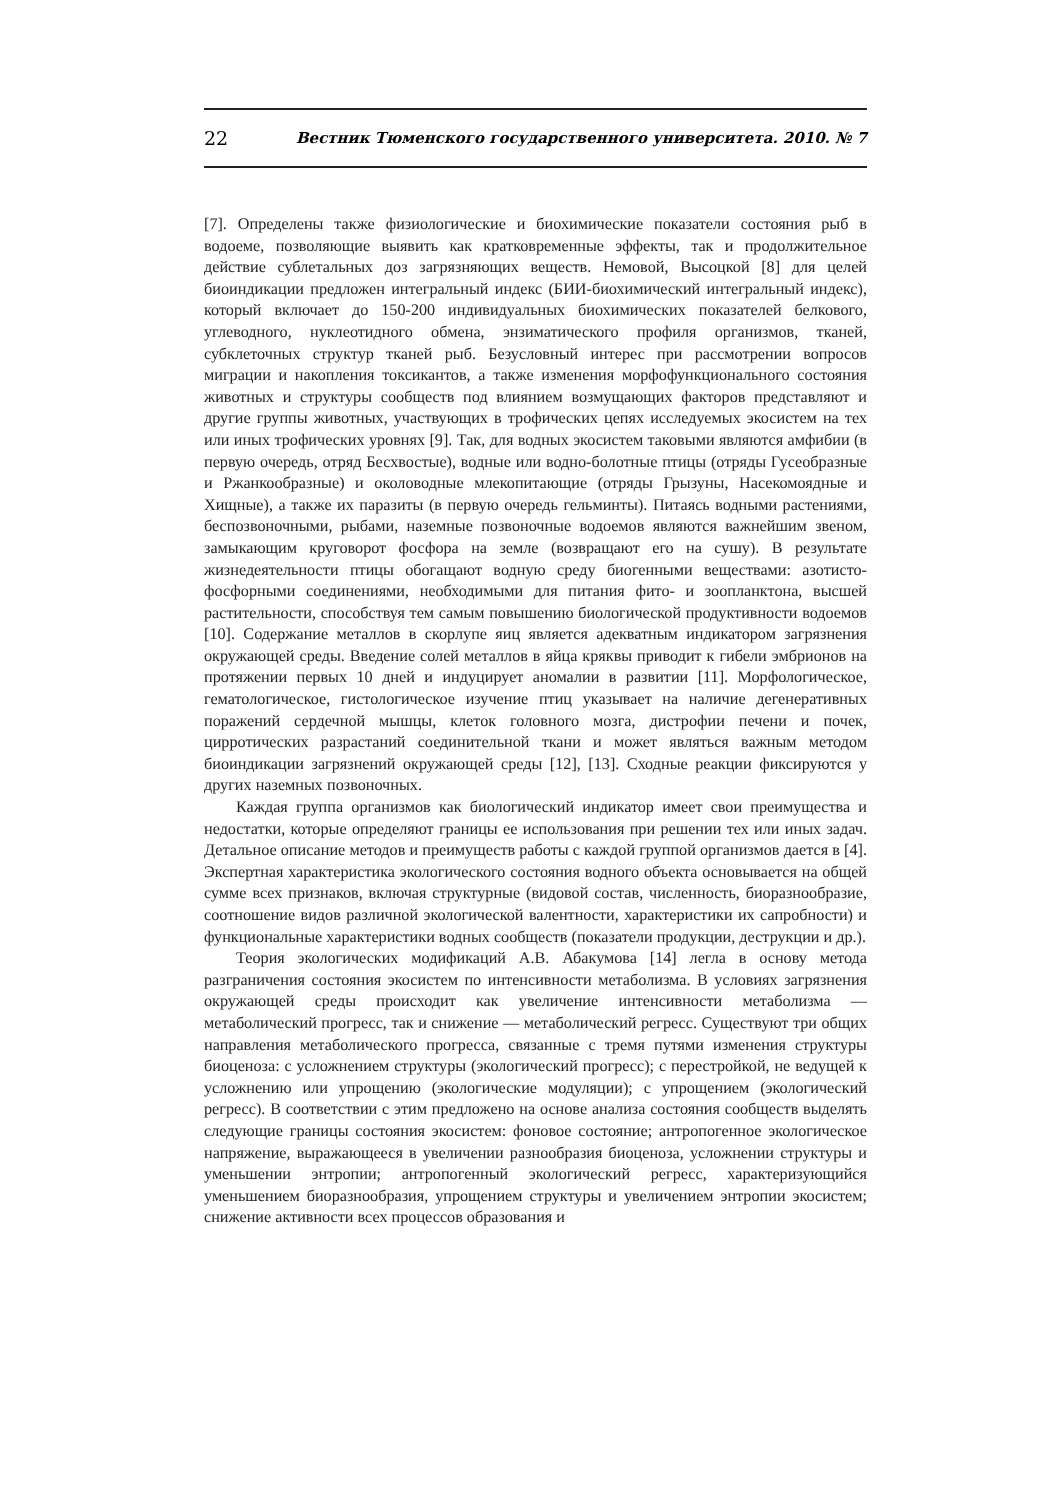22 Вестник Тюменского государственного университета. 2010. № 7
[7]. Определены также физиологические и биохимические показатели состояния рыб в водоеме, позволяющие выявить как кратковременные эффекты, так и продолжительное действие сублетальных доз загрязняющих веществ. Немовой, Высоцкой [8] для целей биоиндикации предложен интегральный индекс (БИИ-биохимический интегральный индекс), который включает до 150-200 индивидуальных биохимических показателей белкового, углеводного, нуклеотидного обмена, энзиматического профиля организмов, тканей, субклеточных структур тканей рыб. Безусловный интерес при рассмотрении вопросов миграции и накопления токсикантов, а также изменения морфофункционального состояния животных и структуры сообществ под влиянием возмущающих факторов представляют и другие группы животных, участвующих в трофических цепях исследуемых экосистем на тех или иных трофических уровнях [9]. Так, для водных экосистем таковыми являются амфибии (в первую очередь, отряд Бесхвостые), водные или водно-болотные птицы (отряды Гусеобразные и Ржанкообразные) и околоводные млекопитающие (отряды Грызуны, Насекомоядные и Хищные), а также их паразиты (в первую очередь гельминты). Питаясь водными растениями, беспозвоночными, рыбами, наземные позвоночные водоемов являются важнейшим звеном, замыкающим круговорот фосфора на земле (возвращают его на сушу). В результате жизнедеятельности птицы обогащают водную среду биогенными веществами: азотисто-фосфорными соединениями, необходимыми для питания фито- и зоопланктона, высшей растительности, способствуя тем самым повышению биологической продуктивности водоемов [10]. Содержание металлов в скорлупе яиц является адекватным индикатором загрязнения окружающей среды. Введение солей металлов в яйца кряквы приводит к гибели эмбрионов на протяжении первых 10 дней и индуцирует аномалии в развитии [11]. Морфологическое, гематологическое, гистологическое изучение птиц указывает на наличие дегенеративных поражений сердечной мышцы, клеток головного мозга, дистрофии печени и почек, цирротических разрастаний соединительной ткани и может являться важным методом биоиндикации загрязнений окружающей среды [12], [13]. Сходные реакции фиксируются у других наземных позвоночных.
Каждая группа организмов как биологический индикатор имеет свои преимущества и недостатки, которые определяют границы ее использования при решении тех или иных задач. Детальное описание методов и преимуществ работы с каждой группой организмов дается в [4]. Экспертная характеристика экологического состояния водного объекта основывается на общей сумме всех признаков, включая структурные (видовой состав, численность, биоразнообразие, соотношение видов различной экологической валентности, характеристики их сапробности) и функциональные характеристики водных сообществ (показатели продукции, деструкции и др.).
Теория экологических модификаций А.В. Абакумова [14] легла в основу метода разграничения состояния экосистем по интенсивности метаболизма. В условиях загрязнения окружающей среды происходит как увеличение интенсивности метаболизма — метаболический прогресс, так и снижение — метаболический регресс. Существуют три общих направления метаболического прогресса, связанные с тремя путями изменения структуры биоценоза: с усложнением структуры (экологический прогресс); с перестройкой, не ведущей к усложнению или упрощению (экологические модуляции); с упрощением (экологический регресс). В соответствии с этим предложено на основе анализа состояния сообществ выделять следующие границы состояния экосистем: фоновое состояние; антропогенное экологическое напряжение, выражающееся в увеличении разнообразия биоценоза, усложнении структуры и уменьшении энтропии; антропогенный экологический регресс, характеризующийся уменьшением биоразнообразия, упрощением структуры и увеличением энтропии экосистем; снижение активности всех процессов образования и